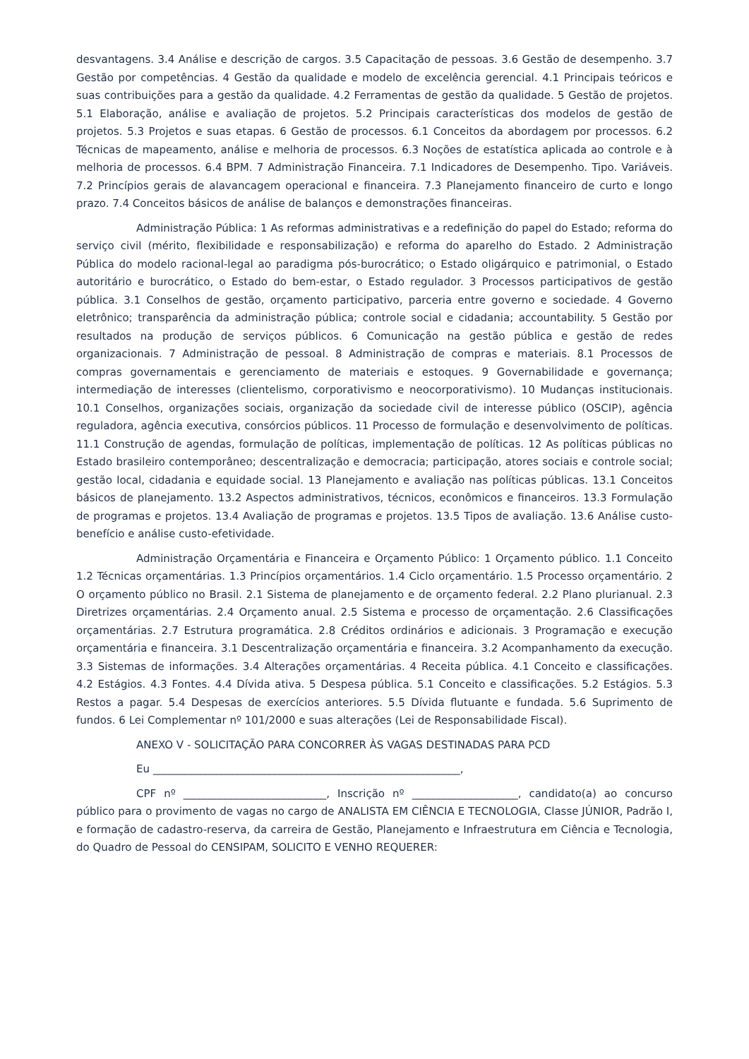desvantagens. 3.4 Análise e descrição de cargos. 3.5 Capacitação de pessoas. 3.6 Gestão de desempenho. 3.7 Gestão por competências. 4 Gestão da qualidade e modelo de excelência gerencial. 4.1 Principais teóricos e suas contribuições para a gestão da qualidade. 4.2 Ferramentas de gestão da qualidade. 5 Gestão de projetos. 5.1 Elaboração, análise e avaliação de projetos. 5.2 Principais características dos modelos de gestão de projetos. 5.3 Projetos e suas etapas. 6 Gestão de processos. 6.1 Conceitos da abordagem por processos. 6.2 Técnicas de mapeamento, análise e melhoria de processos. 6.3 Noções de estatística aplicada ao controle e à melhoria de processos. 6.4 BPM. 7 Administração Financeira. 7.1 Indicadores de Desempenho. Tipo. Variáveis. 7.2 Princípios gerais de alavancagem operacional e financeira. 7.3 Planejamento financeiro de curto e longo prazo. 7.4 Conceitos básicos de análise de balanços e demonstrações financeiras.
Administração Pública: 1 As reformas administrativas e a redefinição do papel do Estado; reforma do serviço civil (mérito, flexibilidade e responsabilização) e reforma do aparelho do Estado. 2 Administração Pública do modelo racional-legal ao paradigma pós-burocrático; o Estado oligárquico e patrimonial, o Estado autoritário e burocrático, o Estado do bem-estar, o Estado regulador. 3 Processos participativos de gestão pública. 3.1 Conselhos de gestão, orçamento participativo, parceria entre governo e sociedade. 4 Governo eletrônico; transparência da administração pública; controle social e cidadania; accountability. 5 Gestão por resultados na produção de serviços públicos. 6 Comunicação na gestão pública e gestão de redes organizacionais. 7 Administração de pessoal. 8 Administração de compras e materiais. 8.1 Processos de compras governamentais e gerenciamento de materiais e estoques. 9 Governabilidade e governança; intermediação de interesses (clientelismo, corporativismo e neocorporativismo). 10 Mudanças institucionais. 10.1 Conselhos, organizações sociais, organização da sociedade civil de interesse público (OSCIP), agência reguladora, agência executiva, consórcios públicos. 11 Processo de formulação e desenvolvimento de políticas. 11.1 Construção de agendas, formulação de políticas, implementação de políticas. 12 As políticas públicas no Estado brasileiro contemporâneo; descentralização e democracia; participação, atores sociais e controle social; gestão local, cidadania e equidade social. 13 Planejamento e avaliação nas políticas públicas. 13.1 Conceitos básicos de planejamento. 13.2 Aspectos administrativos, técnicos, econômicos e financeiros. 13.3 Formulação de programas e projetos. 13.4 Avaliação de programas e projetos. 13.5 Tipos de avaliação. 13.6 Análise custo-benefício e análise custo-efetividade.
Administração Orçamentária e Financeira e Orçamento Público: 1 Orçamento público. 1.1 Conceito 1.2 Técnicas orçamentárias. 1.3 Princípios orçamentários. 1.4 Ciclo orçamentário. 1.5 Processo orçamentário. 2 O orçamento público no Brasil. 2.1 Sistema de planejamento e de orçamento federal. 2.2 Plano plurianual. 2.3 Diretrizes orçamentárias. 2.4 Orçamento anual. 2.5 Sistema e processo de orçamentação. 2.6 Classificações orçamentárias. 2.7 Estrutura programática. 2.8 Créditos ordinários e adicionais. 3 Programação e execução orçamentária e financeira. 3.1 Descentralização orçamentária e financeira. 3.2 Acompanhamento da execução. 3.3 Sistemas de informações. 3.4 Alterações orçamentárias. 4 Receita pública. 4.1 Conceito e classificações. 4.2 Estágios. 4.3 Fontes. 4.4 Dívida ativa. 5 Despesa pública. 5.1 Conceito e classificações. 5.2 Estágios. 5.3 Restos a pagar. 5.4 Despesas de exercícios anteriores. 5.5 Dívida flutuante e fundada. 5.6 Suprimento de fundos. 6 Lei Complementar nº 101/2000 e suas alterações (Lei de Responsabilidade Fiscal).
ANEXO V - SOLICITAÇÃO PARA CONCORRER ÀS VAGAS DESTINADAS PARA PCD
Eu __________________________________________________________,
CPF nº ___________________________, Inscrição nº ____________________, candidato(a) ao concurso público para o provimento de vagas no cargo de ANALISTA EM CIÊNCIA E TECNOLOGIA, Classe JÚNIOR, Padrão I, e formação de cadastro-reserva, da carreira de Gestão, Planejamento e Infraestrutura em Ciência e Tecnologia, do Quadro de Pessoal do CENSIPAM, SOLICITO E VENHO REQUERER: